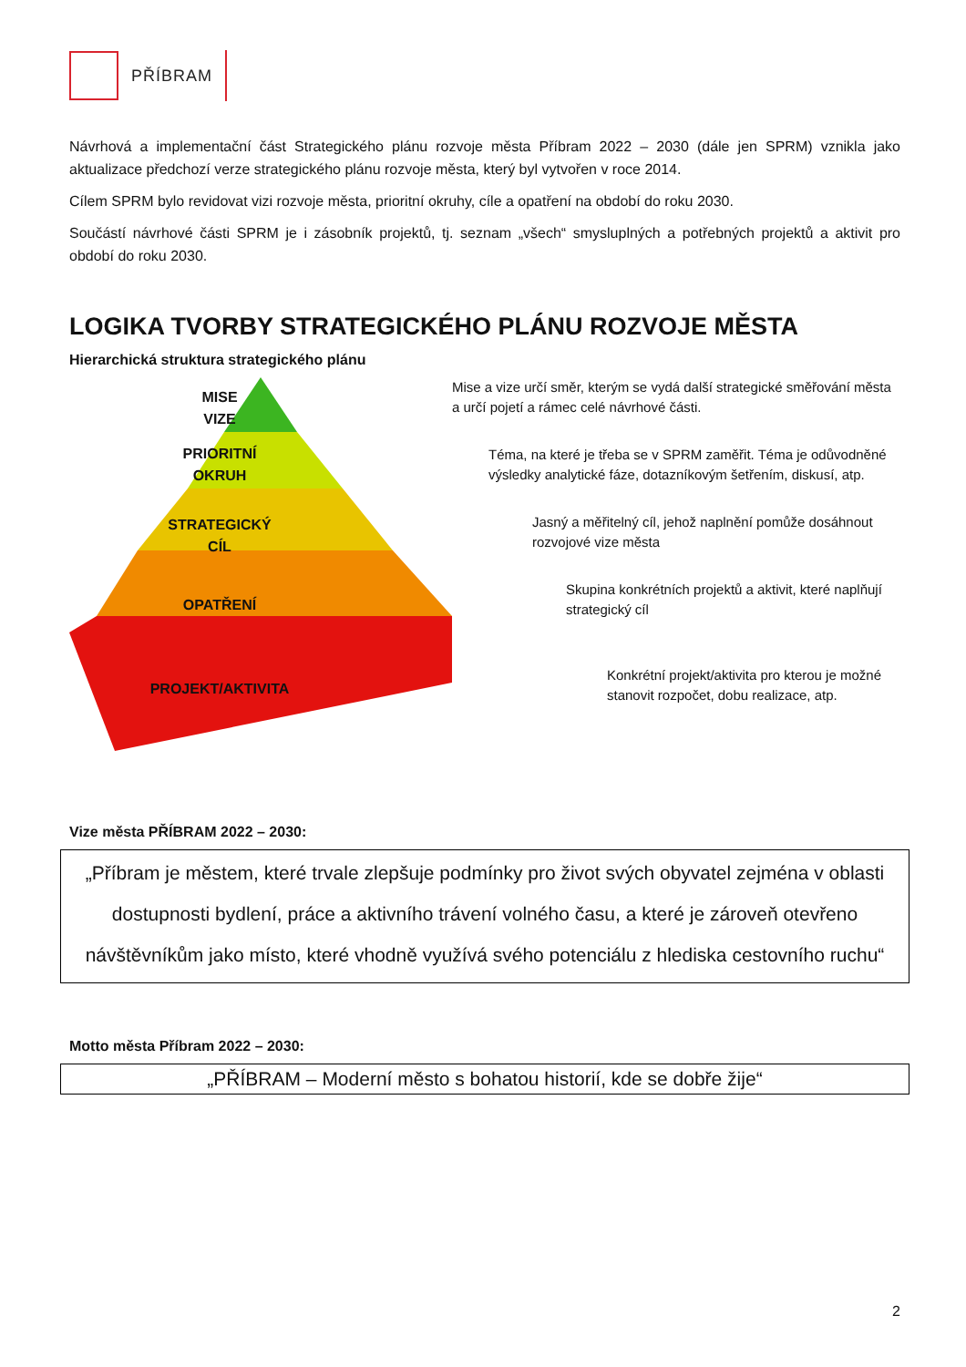PŘÍBRAM
Návrhová a implementační část Strategického plánu rozvoje města Příbram 2022 – 2030 (dále jen SPRM) vznikla jako aktualizace předchozí verze strategického plánu rozvoje města, který byl vytvořen v roce 2014.
Cílem SPRM bylo revidovat vizi rozvoje města, prioritní okruhy, cíle a opatření na období do roku 2030.
Součástí návrhové části SPRM je i zásobník projektů, tj. seznam „všech“ smysluplných a potřebných projektů a aktivit pro období do roku 2030.
LOGIKA TVORBY STRATEGICKÉHO PLÁNU ROZVOJE MĚSTA
Hierarchická struktura strategického plánu
MISE
VIZE
PRIORITNÍ
OKRUH
STRATEGICKÝ
CÍL
OPATŘENÍ
PROJEKT/AKTIVITA
Mise a vize určí směr, kterým se vydá další strategické směřování města a určí pojetí a rámec celé návrhové části.
Téma, na které je třeba se v SPRM zaměřit. Téma je odůvodněné výsledky analytické fáze, dotazníkovým šetřením, diskusí, atp.
Jasný a měřitelný cíl, jehož naplnění pomůže dosáhnout rozvojové vize města
Skupina konkrétních projektů a aktivit, které naplňují strategický cíl
Konkrétní projekt/aktivita pro kterou je možné stanovit rozpočet, dobu realizace, atp.
Vize města PŘÍBRAM 2022 – 2030:
„Příbram je městem, které trvale zlepšuje podmínky pro život svých obyvatel zejména v oblasti dostupnosti bydlení, práce a aktivního trávení volného času, a které je zároveň otevřeno návštěvníkům jako místo, které vhodně využívá svého potenciálu z hlediska cestovního ruchu“
Motto města Příbram 2022 – 2030:
„PŘÍBRAM – Moderní město s bohatou historií, kde se dobře žije“
2